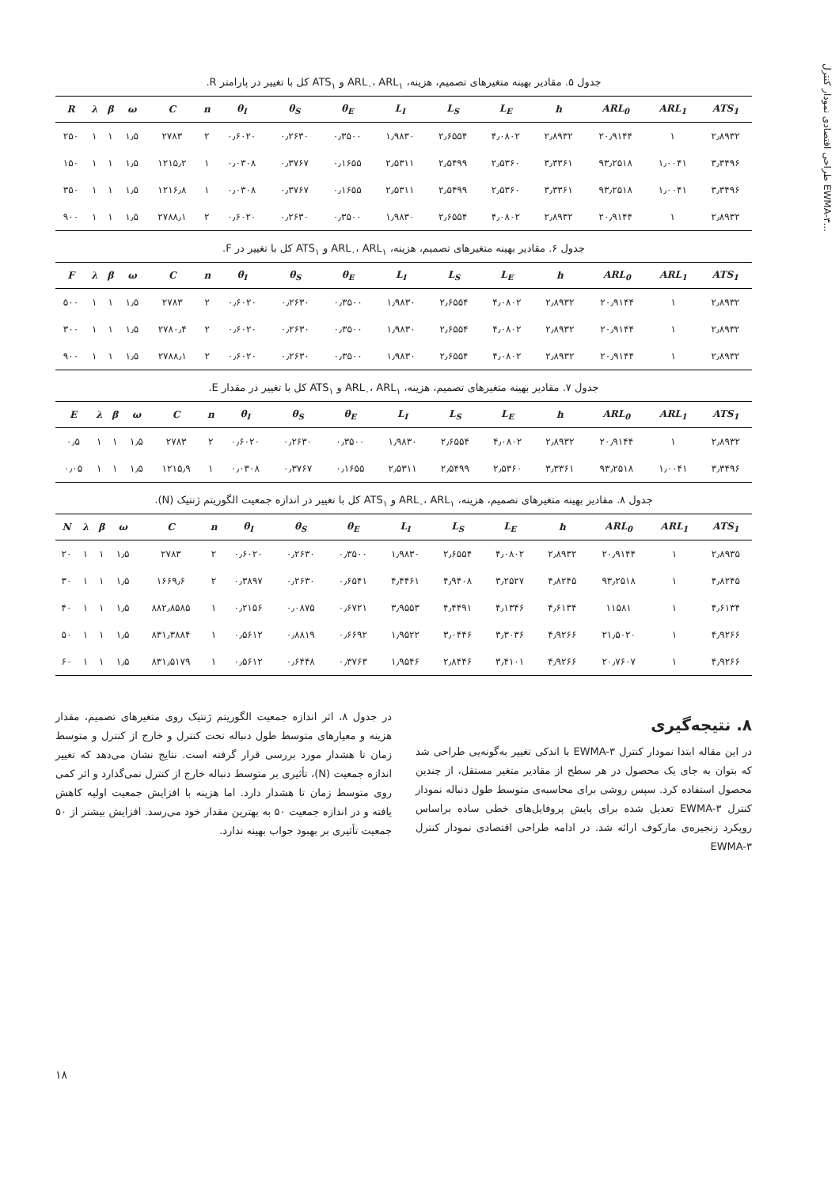طراحی اقتصادی نمودار کنترل EWMA-۳...
جدول ۵. مقادیر بهینه متغیرهای تصمیم، هزینه، ARL<sub>۰</sub>، ARL<sub>۱</sub> و ATS<sub>۱</sub> کل با تغییر در پارامتر R.
| R | λ | β | ω | C | n | θ<sub>I</sub> | θ<sub>S</sub> | θ<sub>E</sub> | L<sub>I</sub> | L<sub>S</sub> | L<sub>E</sub> | h | ARL<sub>0</sub> | ARL<sub>1</sub> | ATS<sub>1</sub> |
| --- | --- | --- | --- | --- | --- | --- | --- | --- | --- | --- | --- | --- | --- | --- | --- |
| ۲۵۰ | ۱ | ۱ | ۱٫۵ | ۲۷۸۳ | ۲ | ۰٫۶۰۲۰ | ۰٫۲۶۳۰ | ۰٫۳۵۰۰ | ۱٫۹۸۳۰ | ۲٫۶۵۵۴ | ۴٫۰۸۰۲ | ۲٫۸۹۳۲ | ۲۰٫۹۱۴۴ | ۱ | ۲٫۸۹۳۲ |
| ۱۵۰ | ۱ | ۱ | ۱٫۵ | ۱۲۱۵٫۲ | ۱ | ۰٫۰۳۰۸ | ۰٫۳۷۶۷ | ۰٫۱۶۵۵ | ۲٫۵۳۱۱ | ۲٫۵۴۹۹ | ۲٫۵۳۶۰ | ۳٫۳۳۶۱ | ۹۳٫۲۵۱۸ | ۱٫۰۰۴۱ | ۳٫۳۴۹۶ |
| ۳۵۰ | ۱ | ۱ | ۱٫۵ | ۱۲۱۶٫۸ | ۱ | ۰٫۰۳۰۸ | ۰٫۳۷۶۷ | ۰٫۱۶۵۵ | ۲٫۵۳۱۱ | ۲٫۵۴۹۹ | ۲٫۵۳۶۰ | ۳٫۳۳۶۱ | ۹۳٫۲۵۱۸ | ۱٫۰۰۴۱ | ۳٫۳۴۹۶ |
| ۹۰۰ | ۱ | ۱ | ۱٫۵ | ۲۷۸۸٫۱ | ۲ | ۰٫۶۰۲۰ | ۰٫۲۶۳۰ | ۰٫۳۵۰۰ | ۱٫۹۸۳۰ | ۲٫۶۵۵۴ | ۴٫۰۸۰۲ | ۲٫۸۹۳۲ | ۲۰٫۹۱۴۴ | ۱ | ۲٫۸۹۳۲ |
جدول ۶. مقادیر بهینه متغیرهای تصمیم، هزینه، ARL<sub>۰</sub>، ARL<sub>۱</sub> و ATS<sub>۱</sub> کل با تغییر در F.
| F | λ | β | ω | C | n | θ<sub>I</sub> | θ<sub>S</sub> | θ<sub>E</sub> | L<sub>I</sub> | L<sub>S</sub> | L<sub>E</sub> | h | ARL<sub>0</sub> | ARL<sub>1</sub> | ATS<sub>1</sub> |
| --- | --- | --- | --- | --- | --- | --- | --- | --- | --- | --- | --- | --- | --- | --- | --- |
| ۵۰۰ | ۱ | ۱ | ۱٫۵ | ۲۷۸۳ | ۲ | ۰٫۶۰۲۰ | ۰٫۲۶۳۰ | ۰٫۳۵۰۰ | ۱٫۹۸۳۰ | ۲٫۶۵۵۴ | ۴٫۰۸۰۲ | ۲٫۸۹۳۲ | ۲۰٫۹۱۴۴ | ۱ | ۲٫۸۹۳۲ |
| ۳۰۰ | ۱ | ۱ | ۱٫۵ | ۲۷۸۰٫۴ | ۲ | ۰٫۶۰۲۰ | ۰٫۲۶۳۰ | ۰٫۳۵۰۰ | ۱٫۹۸۳۰ | ۲٫۶۵۵۴ | ۴٫۰۸۰۲ | ۲٫۸۹۳۲ | ۲۰٫۹۱۴۴ | ۱ | ۲٫۸۹۳۲ |
| ۹۰۰ | ۱ | ۱ | ۱٫۵ | ۲۷۸۸٫۱ | ۲ | ۰٫۶۰۲۰ | ۰٫۲۶۳۰ | ۰٫۳۵۰۰ | ۱٫۹۸۳۰ | ۲٫۶۵۵۴ | ۴٫۰۸۰۲ | ۲٫۸۹۳۲ | ۲۰٫۹۱۴۴ | ۱ | ۲٫۸۹۳۲ |
جدول ۷. مقادیر بهینه متغیرهای تصمیم، هزینه، ARL<sub>۰</sub>، ARL<sub>۱</sub> و ATS<sub>۱</sub> کل با تغییر در مقدار E.
| E | λ | β | ω | C | n | θ<sub>I</sub> | θ<sub>S</sub> | θ<sub>E</sub> | L<sub>I</sub> | L<sub>S</sub> | L<sub>E</sub> | h | ARL<sub>0</sub> | ARL<sub>1</sub> | ATS<sub>1</sub> |
| --- | --- | --- | --- | --- | --- | --- | --- | --- | --- | --- | --- | --- | --- | --- | --- |
| ۰٫۵ | ۱ | ۱ | ۱٫۵ | ۲۷۸۳ | ۲ | ۰٫۶۰۲۰ | ۰٫۲۶۳۰ | ۰٫۳۵۰۰ | ۱٫۹۸۳۰ | ۲٫۶۵۵۴ | ۴٫۰۸۰۲ | ۲٫۸۹۳۲ | ۲۰٫۹۱۴۴ | ۱ | ۲٫۸۹۳۲ |
| ۰٫۰۵ | ۱ | ۱ | ۱٫۵ | ۱۲۱۵٫۹ | ۱ | ۰٫۰۳۰۸ | ۰٫۳۷۶۷ | ۰٫۱۶۵۵ | ۲٫۵۳۱۱ | ۲٫۵۴۹۹ | ۲٫۵۳۶۰ | ۳٫۳۳۶۱ | ۹۳٫۲۵۱۸ | ۱٫۰۰۴۱ | ۳٫۳۴۹۶ |
جدول ۸. مقادیر بهینه متغیرهای تصمیم، هزینه، ARL<sub>۰</sub>، ARL<sub>۱</sub> و ATS<sub>۱</sub> کل با تغییر در اندازه جمعیت الگوریتم ژنتیک (N).
| N | λ | β | ω | C | n | θ<sub>I</sub> | θ<sub>S</sub> | θ<sub>E</sub> | L<sub>I</sub> | L<sub>S</sub> | L<sub>E</sub> | h | ARL<sub>0</sub> | ARL<sub>1</sub> | ATS<sub>1</sub> |
| --- | --- | --- | --- | --- | --- | --- | --- | --- | --- | --- | --- | --- | --- | --- | --- |
| ۲۰ | ۱ | ۱ | ۱٫۵ | ۲۷۸۳ | ۲ | ۰٫۶۰۲۰ | ۰٫۲۶۳۰ | ۰٫۳۵۰۰ | ۱٫۹۸۳۰ | ۲٫۶۵۵۴ | ۴٫۰۸۰۲ | ۲٫۸۹۳۲ | ۲۰٫۹۱۴۴ | ۱ | ۲٫۸۹۳۵ |
| ۳۰ | ۱ | ۱ | ۱٫۵ | ۱۶۶۹٫۶ | ۲ | ۰٫۳۸۹۷ | ۰٫۲۶۳۰ | ۰٫۶۵۴۱ | ۴٫۴۴۶۱ | ۴٫۹۴۰۸ | ۳٫۲۵۲۷ | ۴٫۸۲۴۵ | ۹۳٫۲۵۱۸ | ۱ | ۴٫۸۲۴۵ |
| ۴۰ | ۱ | ۱ | ۱٫۵ | ۸۸۲٫۸۵۸۵ | ۱ | ۰٫۲۱۵۶ | ۰٫۰۸۷۵ | ۰٫۶۷۲۱ | ۳٫۹۵۵۳ | ۴٫۴۴۹۱ | ۴٫۱۳۴۶ | ۴٫۶۱۳۴ | ۱۱۵۸۱ | ۱ | ۴٫۶۱۳۴ |
| ۵۰ | ۱ | ۱ | ۱٫۵ | ۸۳۱٫۳۸۸۴ | ۱ | ۰٫۵۶۱۲ | ۰٫۸۸۱۹ | ۰٫۶۶۹۲ | ۱٫۹۵۲۲ | ۳٫۰۴۴۶ | ۳٫۳۰۳۶ | ۴٫۹۲۶۶ | ۲۱٫۵۰۲۰ | ۱ | ۴٫۹۲۶۶ |
| ۶۰ | ۱ | ۱ | ۱٫۵ | ۸۳۱٫۵۱۷۹ | ۱ | ۰٫۵۶۱۲ | ۰٫۶۴۴۸ | ۰٫۳۷۶۳ | ۱٫۹۵۴۶ | ۲٫۸۴۴۶ | ۳٫۴۱۰۱ | ۴٫۹۲۶۶ | ۲۰٫۷۶۰۷ | ۱ | ۴٫۹۲۶۶ |
در جدول ۸، اثر اندازه جمعیت الگوریتم ژنتیک روی متغیرهای تصمیم، مقدار هزینه و معیارهای متوسط طول دنباله تحت کنترل و خارج از کنترل و متوسط زمان تا هشدار مورد بررسی قرار گرفته است. نتایج نشان می‌دهد که تغییر اندازه جمعیت (N)، تأثیری بر متوسط دنباله خارج از کنترل نمی‌گذارد و اثر کمی روی متوسط زمان تا هشدار دارد. اما هزینه با افزایش جمعیت اولیه کاهش یافته و در اندازه جمعیت ۵۰ به بهترین مقدار خود می‌رسد. افزایش بیشتر از ۵۰ جمعیت تأثیری بر بهبود جواب بهینه ندارد.
۸. نتیجه‌گیری
در این مقاله ابتدا نمودار کنترل EWMA-۳ با اندکی تغییر به‌گونه‌یی طراحی شد که بتوان به جای یک محصول در هر سطح از مقادیر متغیر مستقل، از چندین محصول استفاده کرد. سپس روشی برای محاسبه‌ی متوسط طول دنباله نمودار کنترل EWMA-۳ تعدیل شده برای پایش پروفایل‌های خطی ساده براساس رویکرد زنجیره‌ی مارکوف ارائه شد. در ادامه طراحی اقتصادی نمودار کنترل EWMA-۳
۱۸